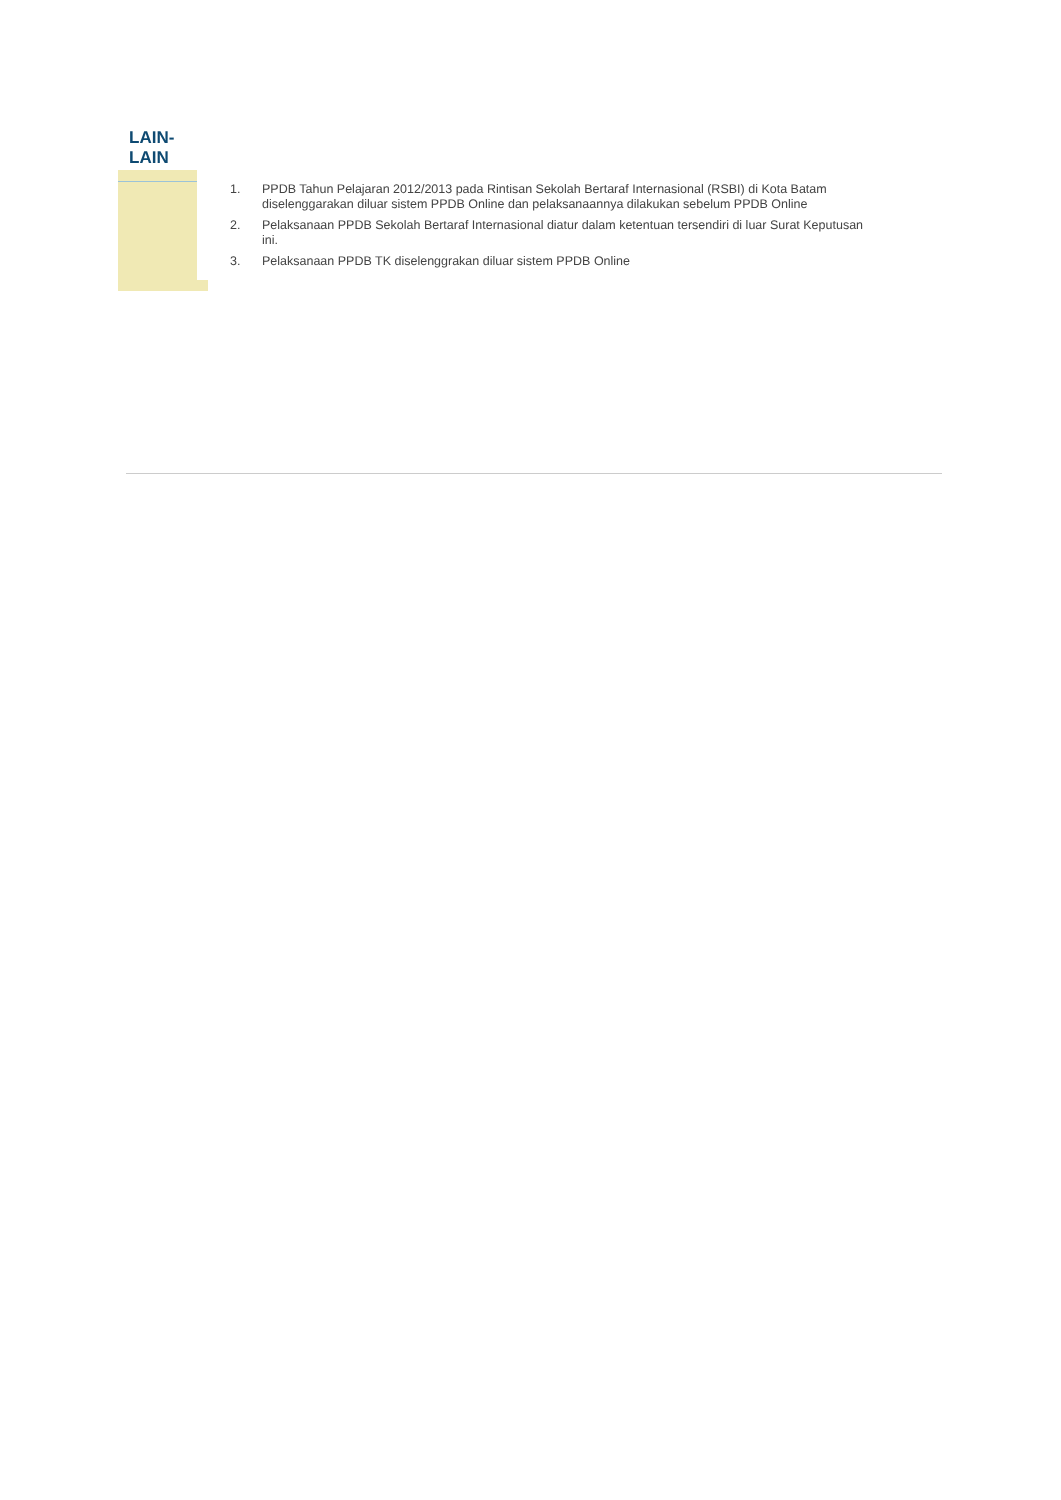LAIN-
LAIN
1. PPDB Tahun Pelajaran 2012/2013 pada Rintisan Sekolah Bertaraf Internasional (RSBI) di Kota Batam diselenggarakan diluar sistem PPDB Online dan pelaksanaannya dilakukan sebelum PPDB Online
2. Pelaksanaan PPDB Sekolah Bertaraf Internasional diatur dalam ketentuan tersendiri di luar Surat Keputusan ini.
3. Pelaksanaan PPDB TK diselenggrakan diluar sistem PPDB Online